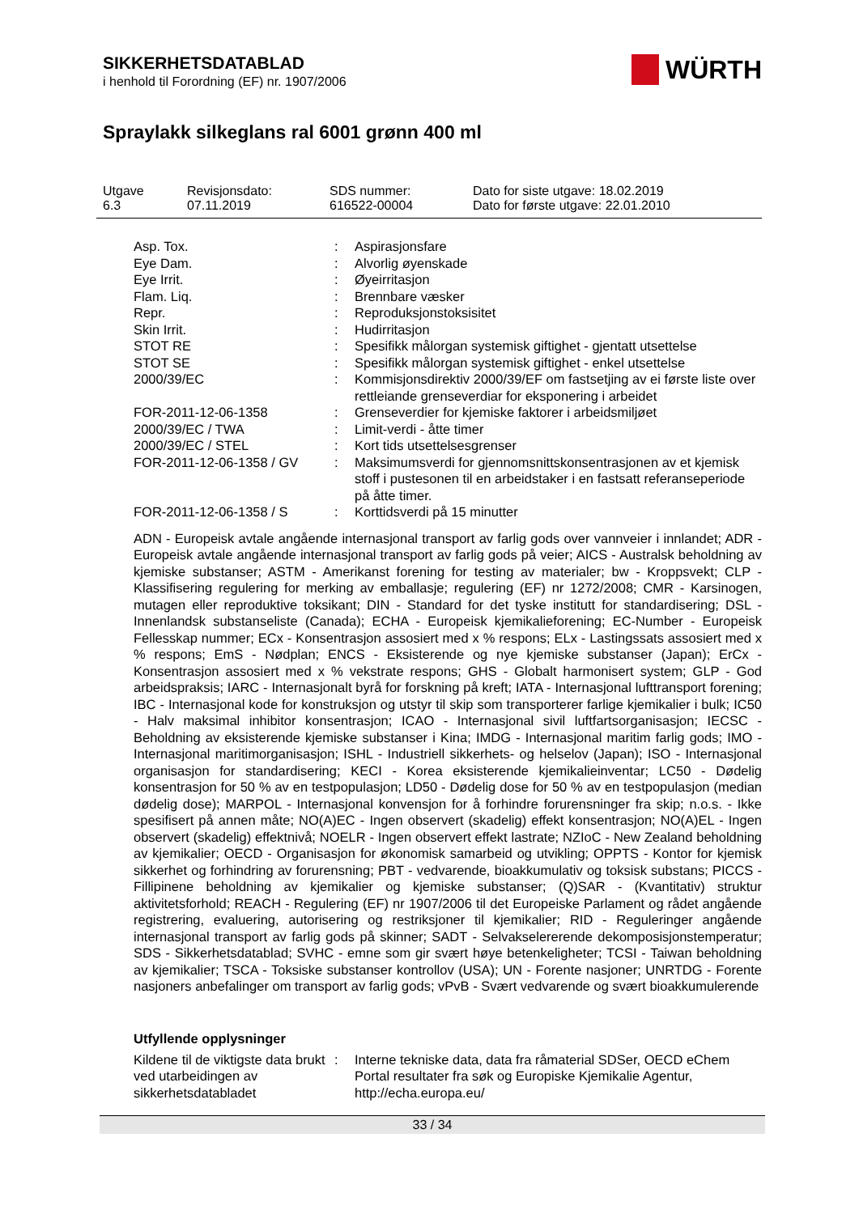SIKKERHETSDATABLAD
i henhold til Forordning (EF) nr. 1907/2006
WÜRTH
Spraylakk silkeglans ral 6001 grønn 400 ml
Utgave
6.3
Revisjonsdato:
07.11.2019
SDS nummer:
616522-00004
Dato for siste utgave: 18.02.2019
Dato for første utgave: 22.01.2010
| Asp. Tox. | : | Aspirasjonsfare |
| Eye Dam. | : | Alvorlig øyenskade |
| Eye Irrit. | : | Øyeirritasjon |
| Flam. Liq. | : | Brennbare væsker |
| Repr. | : | Reproduksjonstoksisitet |
| Skin Irrit. | : | Hudirritasjon |
| STOT RE | : | Spesifikk målorgan systemisk giftighet - gjentatt utsettelse |
| STOT SE | : | Spesifikk målorgan systemisk giftighet - enkel utsettelse |
| 2000/39/EC | : | Kommisjonsdirektiv 2000/39/EF om fastsetjing av ei første liste over rettleiande grenseverdiar for eksponering i arbeidet |
| FOR-2011-12-06-1358 | : | Grenseverdier for kjemiske faktorer i arbeidsmiljøet |
| 2000/39/EC / TWA | : | Limit-verdi - åtte timer |
| 2000/39/EC / STEL | : | Kort tids utsettelsesgrenser |
| FOR-2011-12-06-1358 / GV | : | Maksimumsverdi for gjennomsnittskonsentrasjonen av et kjemisk stoff i pustesonen til en arbeidstaker i en fastsatt referanseperiode på åtte timer. |
| FOR-2011-12-06-1358 / S | : | Korttidsverdi på 15 minutter |
ADN - Europeisk avtale angående internasjonal transport av farlig gods over vannveier i innlandet; ADR - Europeisk avtale angående internasjonal transport av farlig gods på veier; AICS - Australsk beholdning av kjemiske substanser; ASTM - Amerikanst forening for testing av materialer; bw - Kroppsvekt; CLP - Klassifisering regulering for merking av emballasje; regulering (EF) nr 1272/2008; CMR - Karsinogen, mutagen eller reproduktive toksikant; DIN - Standard for det tyske institutt for standardisering; DSL - Innenlandsk substanseliste (Canada); ECHA - Europeisk kjemikalieforening; EC-Number - Europeisk Fellesskap nummer; ECx - Konsentrasjon assosiert med x % respons; ELx - Lastingssats assosiert med x % respons; EmS - Nødplan; ENCS - Eksisterende og nye kjemiske substanser (Japan); ErCx - Konsentrasjon assosiert med x % vekstrate respons; GHS - Globalt harmonisert system; GLP - God arbeidspraksis; IARC - Internasjonalt byrå for forskning på kreft; IATA - Internasjonal lufttransport forening; IBC - Internasjonal kode for konstruksjon og utstyr til skip som transporterer farlige kjemikalier i bulk; IC50 - Halv maksimal inhibitor konsentrasjon; ICAO - Internasjonal sivil luftfartsorganisasjon; IECSC - Beholdning av eksisterende kjemiske substanser i Kina; IMDG - Internasjonal maritim farlig gods; IMO - Internasjonal maritimorganisasjon; ISHL - Industriell sikkerhets- og helselov (Japan); ISO - Internasjonal organisasjon for standardisering; KECI - Korea eksisterende kjemikalieinventar; LC50 - Dødelig konsentrasjon for 50 % av en testpopulasjon; LD50 - Dødelig dose for 50 % av en testpopulasjon (median dødelig dose); MARPOL - Internasjonal konvensjon for å forhindre forurensninger fra skip; n.o.s. - Ikke spesifisert på annen måte; NO(A)EC - Ingen observert (skadelig) effekt konsentrasjon; NO(A)EL - Ingen observert (skadelig) effektnivå; NOELR - Ingen observert effekt lastrate; NZIoC - New Zealand beholdning av kjemikalier; OECD - Organisasjon for økonomisk samarbeid og utvikling; OPPTS - Kontor for kjemisk sikkerhet og forhindring av forurensning; PBT - vedvarende, bioakkumulativ og toksisk substans; PICCS - Fillipinene beholdning av kjemikalier og kjemiske substanser; (Q)SAR - (Kvantitativ) struktur aktivitetsforhold; REACH - Regulering (EF) nr 1907/2006 til det Europeiske Parlament og rådet angående registrering, evaluering, autorisering og restriksjoner til kjemikalier; RID - Reguleringer angående internasjonal transport av farlig gods på skinner; SADT - Selvakselererende dekomposisjonstemperatur; SDS - Sikkerhetsdatablad; SVHC - emne som gir svært høye betenkeligheter; TCSI - Taiwan beholdning av kjemikalier; TSCA - Toksiske substanser kontrollov (USA); UN - Forente nasjoner; UNRTDG - Forente nasjoners anbefalinger om transport av farlig gods; vPvB - Svært vedvarende og svært bioakkumulerende
Utfyllende opplysninger
| Kildene til de viktigste data brukt ved utarbeidingen av sikkerhetsdatabladet | : | Interne tekniske data, data fra råmaterial SDSer, OECD eChem Portal resultater fra søk og Europiske Kjemikalie Agentur, http://echa.europa.eu/ |
33 / 34